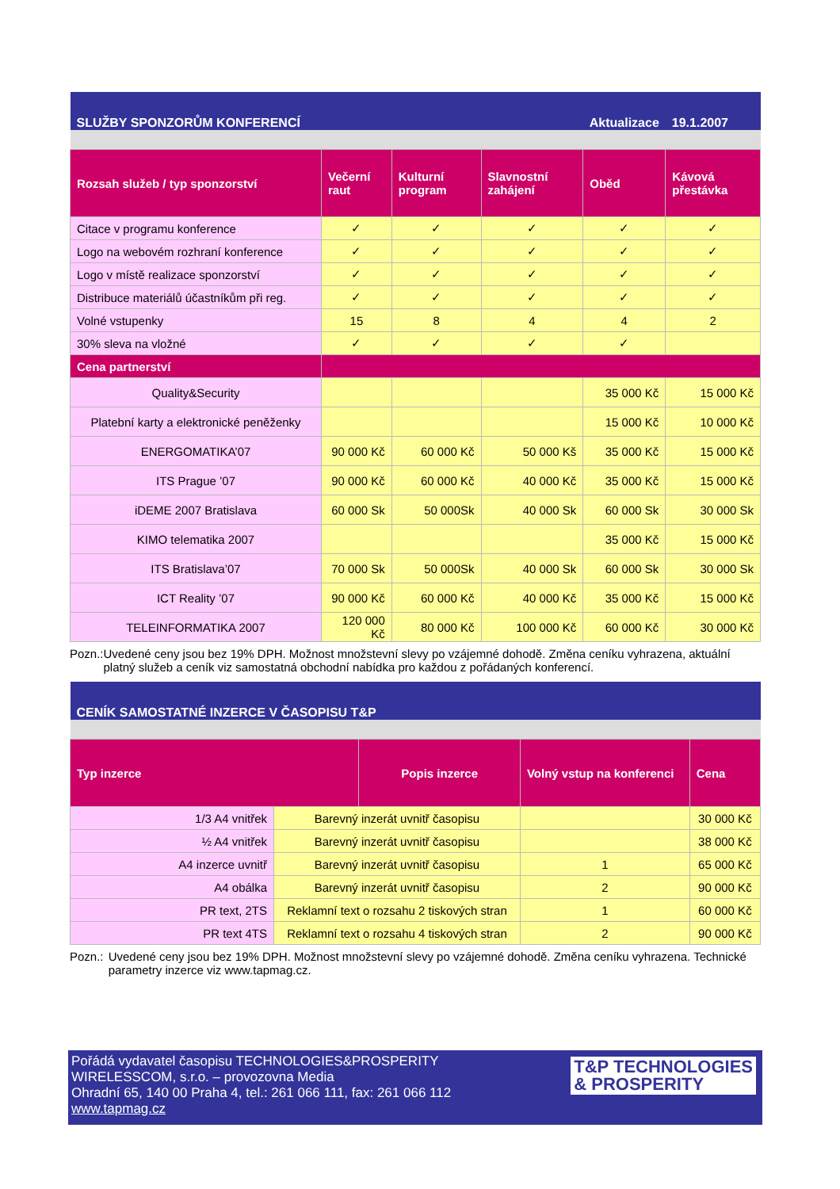| SLUŽBY SPONZORŮM KONFERENCÍ | | | | Aktualizace | 19.1.2007 |
| --- | --- | --- | --- | --- | --- |
| Rozsah služeb / typ sponzorství | Večerní raut | Kulturní program | Slavnostní zahájení | Oběd | Kávová přestávka |
| Citace v programu konference | ✓ | ✓ | ✓ | ✓ | ✓ |
| Logo na webovém rozhraní konference | ✓ | ✓ | ✓ | ✓ | ✓ |
| Logo v místě realizace sponzorství | ✓ | ✓ | ✓ | ✓ | ✓ |
| Distribuce materiálů účastníkům při reg. | ✓ | ✓ | ✓ | ✓ | ✓ |
| Volné vstupenky | 15 | 8 | 4 | 4 | 2 |
| 30% sleva na vložné | ✓ | ✓ | ✓ | ✓ | |
| Cena partnerství | | | | | |
| Quality&Security | | | | 35 000 Kč | 15 000 Kč |
| Platební karty a elektronické peněženky | | | | 15 000 Kč | 10 000 Kč |
| ENERGOMATIKA’07 | 90 000 Kč | 60 000 Kč | 50 000 Kš | 35 000 Kč | 15 000 Kč |
| ITS Prague ’07 | 90 000 Kč | 60 000 Kč | 40 000 Kč | 35 000 Kč | 15 000 Kč |
| iDEME 2007 Bratislava | 60 000 Sk | 50 000Sk | 40 000 Sk | 60 000 Sk | 30 000 Sk |
| KIMO telematika 2007 | | | | 35 000 Kč | 15 000 Kč |
| ITS Bratislava’07 | 70 000 Sk | 50 000Sk | 40 000 Sk | 60 000 Sk | 30 000 Sk |
| ICT Reality ’07 | 90 000 Kč | 60 000 Kč | 40 000 Kč | 35 000 Kč | 15 000 Kč |
| TELEINFORMATIKA 2007 | 120 000 Kč | 80 000 Kč | 100 000 Kč | 60 000 Kč | 30 000 Kč |
Pozn.: Uvedené ceny jsou bez 19% DPH. Možnost množstevní slevy po vzájemné dohodě. Změna ceníku vyhrazena, aktuální platný služeb a ceník viz samostatná obchodní nabídka pro každou z pořádaných konferencí.
| CENÍK SAMOSTATNÉ INZERCE V ČASOPISU T&P | | | | |
| --- | --- | --- | --- | --- |
| Typ inzerce | | Popis inzerce | Volný vstup na konferenci | Cena |
| 1/3 A4 vnitřek | Barevný inzerát uvnitř časopisu | | | 30 000 Kč |
| ½ A4 vnitřek | Barevný inzerát uvnitř časopisu | | | 38 000 Kč |
| A4 inzerce uvnitř | Barevný inzerát uvnitř časopisu | | 1 | 65 000 Kč |
| A4 obálka | Barevný inzerát uvnitř časopisu | | 2 | 90 000 Kč |
| PR text, 2TS | Reklamní text o rozsahu 2 tiskových stran | | 1 | 60 000 Kč |
| PR text 4TS | Reklamní text o rozsahu 4 tiskových stran | | 2 | 90 000 Kč |
Pozn.: Uvedené ceny jsou bez 19% DPH. Možnost množstevní slevy po vzájemné dohodě. Změna ceníku vyhrazena. Technické parametry inzerce viz www.tapmag.cz.
Pořádá vydavatel časopisu TECHNOLOGIES&PROSPERITY
WIRELESSCOM, s.r.o. – provozovna Media
Ohradní 65, 140 00 Praha 4, tel.: 261 066 111, fax: 261 066 112
www.tapmag.cz
T&P TECHNOLOGIES
& PROSPERITY